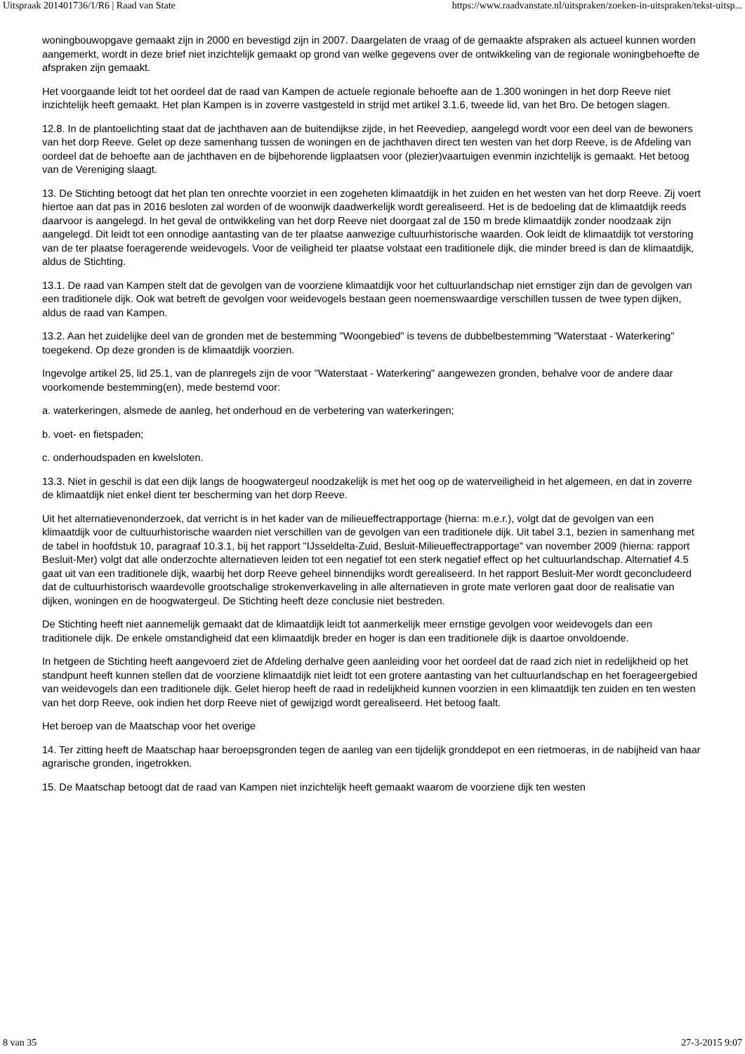Uitspraak 201401736/1/R6 | Raad van State https://www.raadvanstate.nl/uitspraken/zoeken-in-uitspraken/tekst-uitsp...
woningbouwopgave gemaakt zijn in 2000 en bevestigd zijn in 2007. Daargelaten de vraag of de gemaakte afspraken als actueel kunnen worden aangemerkt, wordt in deze brief niet inzichtelijk gemaakt op grond van welke gegevens over de ontwikkeling van de regionale woningbehoefte de afspraken zijn gemaakt.
Het voorgaande leidt tot het oordeel dat de raad van Kampen de actuele regionale behoefte aan de 1.300 woningen in het dorp Reeve niet inzichtelijk heeft gemaakt. Het plan Kampen is in zoverre vastgesteld in strijd met artikel 3.1.6, tweede lid, van het Bro. De betogen slagen.
12.8. In de plantoelichting staat dat de jachthaven aan de buitendijkse zijde, in het Reevediep, aangelegd wordt voor een deel van de bewoners van het dorp Reeve. Gelet op deze samenhang tussen de woningen en de jachthaven direct ten westen van het dorp Reeve, is de Afdeling van oordeel dat de behoefte aan de jachthaven en de bijbehorende ligplaatsen voor (plezier)vaartuigen evenmin inzichtelijk is gemaakt. Het betoog van de Vereniging slaagt.
13. De Stichting betoogt dat het plan ten onrechte voorziet in een zogeheten klimaatdijk in het zuiden en het westen van het dorp Reeve. Zij voert hiertoe aan dat pas in 2016 besloten zal worden of de woonwijk daadwerkelijk wordt gerealiseerd. Het is de bedoeling dat de klimaatdijk reeds daarvoor is aangelegd. In het geval de ontwikkeling van het dorp Reeve niet doorgaat zal de 150 m brede klimaatdijk zonder noodzaak zijn aangelegd. Dit leidt tot een onnodige aantasting van de ter plaatse aanwezige cultuurhistorische waarden. Ook leidt de klimaatdijk tot verstoring van de ter plaatse foeragerende weidevogels. Voor de veiligheid ter plaatse volstaat een traditionele dijk, die minder breed is dan de klimaatdijk, aldus de Stichting.
13.1. De raad van Kampen stelt dat de gevolgen van de voorziene klimaatdijk voor het cultuurlandschap niet ernstiger zijn dan de gevolgen van een traditionele dijk. Ook wat betreft de gevolgen voor weidevogels bestaan geen noemenswaardige verschillen tussen de twee typen dijken, aldus de raad van Kampen.
13.2. Aan het zuidelijke deel van de gronden met de bestemming "Woongebied" is tevens de dubbelbestemming "Waterstaat - Waterkering" toegekend. Op deze gronden is de klimaatdijk voorzien.
Ingevolge artikel 25, lid 25.1, van de planregels zijn de voor "Waterstaat - Waterkering" aangewezen gronden, behalve voor de andere daar voorkomende bestemming(en), mede bestemd voor:
a. waterkeringen, alsmede de aanleg, het onderhoud en de verbetering van waterkeringen;
b. voet- en fietspaden;
c. onderhoudspaden en kwelsloten.
13.3. Niet in geschil is dat een dijk langs de hoogwatergeul noodzakelijk is met het oog op de waterveiligheid in het algemeen, en dat in zoverre de klimaatdijk niet enkel dient ter bescherming van het dorp Reeve.
Uit het alternatievenonderzoek, dat verricht is in het kader van de milieueffectrapportage (hierna: m.e.r.), volgt dat de gevolgen van een klimaatdijk voor de cultuurhistorische waarden niet verschillen van de gevolgen van een traditionele dijk. Uit tabel 3.1, bezien in samenhang met de tabel in hoofdstuk 10, paragraaf 10.3.1, bij het rapport "IJsseldelta-Zuid, Besluit-Milieueffectrapportage" van november 2009 (hierna: rapport Besluit-Mer) volgt dat alle onderzochte alternatieven leiden tot een negatief tot een sterk negatief effect op het cultuurlandschap. Alternatief 4.5 gaat uit van een traditionele dijk, waarbij het dorp Reeve geheel binnendijks wordt gerealiseerd. In het rapport Besluit-Mer wordt geconcludeerd dat de cultuurhistorisch waardevolle grootschalige strokenverkaveling in alle alternatieven in grote mate verloren gaat door de realisatie van dijken, woningen en de hoogwatergeul. De Stichting heeft deze conclusie niet bestreden.
De Stichting heeft niet aannemelijk gemaakt dat de klimaatdijk leidt tot aanmerkelijk meer ernstige gevolgen voor weidevogels dan een traditionele dijk. De enkele omstandigheid dat een klimaatdijk breder en hoger is dan een traditionele dijk is daartoe onvoldoende.
In hetgeen de Stichting heeft aangevoerd ziet de Afdeling derhalve geen aanleiding voor het oordeel dat de raad zich niet in redelijkheid op het standpunt heeft kunnen stellen dat de voorziene klimaatdijk niet leidt tot een grotere aantasting van het cultuurlandschap en het foerageergebied van weidevogels dan een traditionele dijk. Gelet hierop heeft de raad in redelijkheid kunnen voorzien in een klimaatdijk ten zuiden en ten westen van het dorp Reeve, ook indien het dorp Reeve niet of gewijzigd wordt gerealiseerd. Het betoog faalt.
Het beroep van de Maatschap voor het overige
14. Ter zitting heeft de Maatschap haar beroepsgronden tegen de aanleg van een tijdelijk gronddepot en een rietmoeras, in de nabijheid van haar agrarische gronden, ingetrokken.
15. De Maatschap betoogt dat de raad van Kampen niet inzichtelijk heeft gemaakt waarom de voorziene dijk ten westen
8 van 35 27-3-2015 9:07